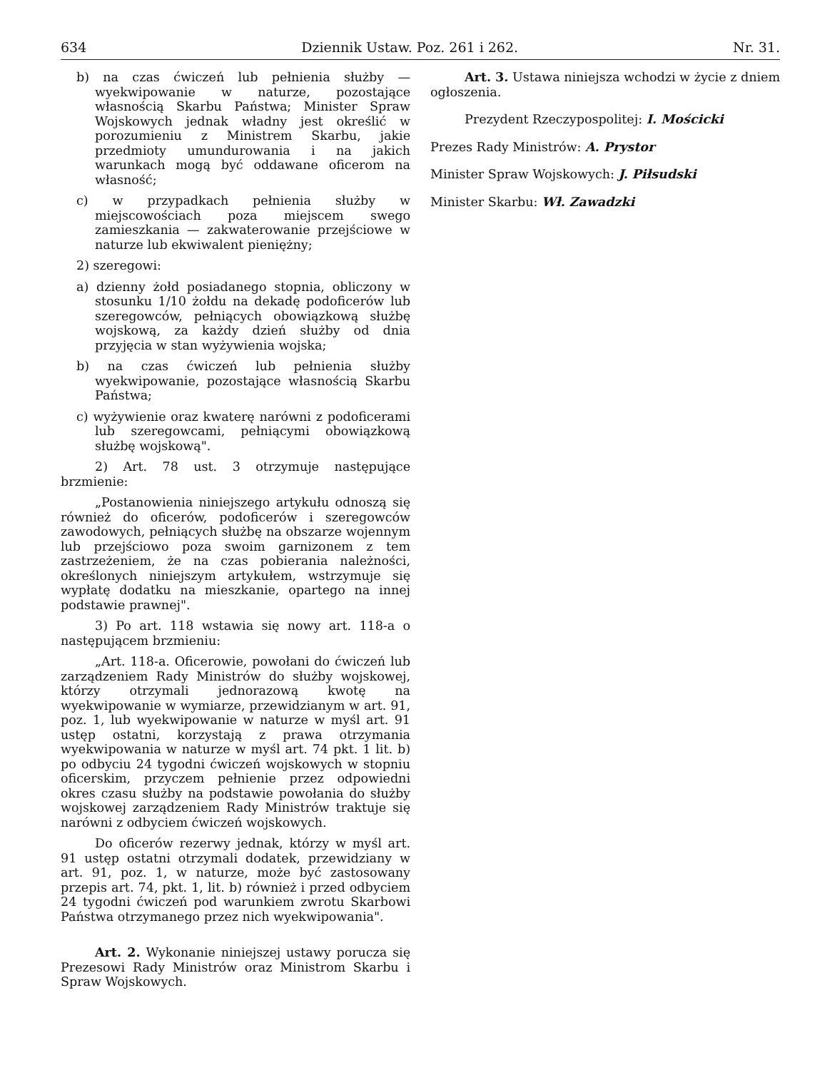634 Dziennik Ustaw. Poz. 261 i 262. Nr. 31.
b) na czas ćwiczeń lub pełnienia służby — wyekwipowanie w naturze, pozostające własnością Skarbu Państwa; Minister Spraw Wojskowych jednak władny jest określić w porozumieniu z Ministrem Skarbu, jakie przedmioty umundurowania i na jakich warunkach mogą być oddawane oficerom na własność;
c) w przypadkach pełnienia służby w miejscowościach poza miejscem swego zamieszkania — zakwaterowanie przejściowe w naturze lub ekwiwalent pieniężny;
2) szeregowi:
a) dzienny żołd posiadanego stopnia, obliczony w stosunku 1/10 żołdu na dekadę podoficerów lub szeregowców, pełniących obowiązkową służbę wojskową, za każdy dzień służby od dnia przyjęcia w stan wyżywienia wojska;
b) na czas ćwiczeń lub pełnienia służby wyekwipowanie, pozostające własnością Skarbu Państwa;
c) wyżywienie oraz kwaterę narówni z podoficerami lub szeregowcami, pełniącymi obowiązkową służbę wojskową".
2) Art. 78 ust. 3 otrzymuje następujące brzmienie:
„Postanowienia niniejszego artykułu odnoszą się również do oficerów, podoficerów i szeregowców zawodowych, pełniących służbę na obszarze wojennym lub przejściowo poza swoim garnizonem z tem zastrzeżeniem, że na czas pobierania należności, określonych niniejszym artykułem, wstrzymuje się wypłatę dodatku na mieszkanie, opartego na innej podstawie prawnej".
3) Po art. 118 wstawia się nowy art. 118-a o następującem brzmieniu:
„Art. 118-a. Oficerowie, powołani do ćwiczeń lub zarządzeniem Rady Ministrów do służby wojskowej, którzy otrzymali jednorazową kwotę na wyekwipowanie w wymiarze, przewidzianym w art. 91, poz. 1, lub wyekwipowanie w naturze w myśl art. 91 ustęp ostatni, korzystają z prawa otrzymania wyekwipowania w naturze w myśl art. 74 pkt. 1 lit. b) po odbyciu 24 tygodni ćwiczeń wojskowych w stopniu oficerskim, przyczem pełnienie przez odpowiedni okres czasu służby na podstawie powołania do służby wojskowej zarządzeniem Rady Ministrów traktuje się narówni z odbyciem ćwiczeń wojskowych.
Do oficerów rezerwy jednak, którzy w myśl art. 91 ustęp ostatni otrzymali dodatek, przewidziany w art. 91, poz. 1, w naturze, może być zastosowany przepis art. 74, pkt. 1, lit. b) również i przed odbyciem 24 tygodni ćwiczeń pod warunkiem zwrotu Skarbowi Państwa otrzymanego przez nich wyekwipowania".
Art. 2. Wykonanie niniejszej ustawy porucza się Prezesowi Rady Ministrów oraz Ministrom Skarbu i Spraw Wojskowych.
Art. 3. Ustawa niniejsza wchodzi w życie z dniem ogłoszenia.
Prezydent Rzeczypospolitej: I. Mościcki
Prezes Rady Ministrów: A. Prystor
Minister Spraw Wojskowych: J. Piłsudski
Minister Skarbu: Wł. Zawadzki